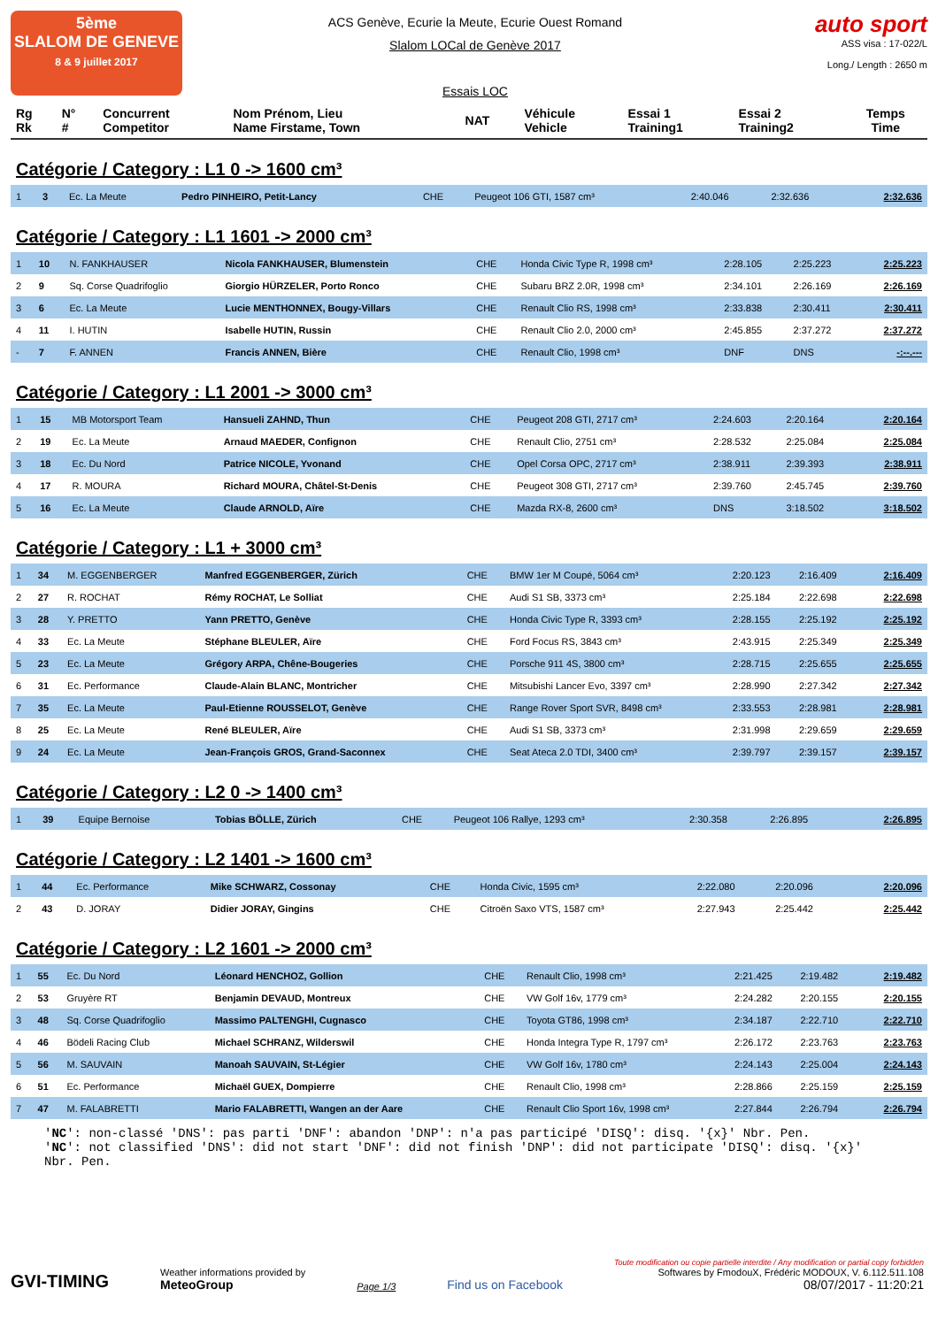5ème
SLALOM DE GENEVE
8 & 9 juillet 2017
ACS Genève, Ecurie la Meute, Ecurie Ouest Romand
Slalom LOCal de Genève 2017
Essais LOC
auto sport
ASS visa : 17-022/L
Long./ Length : 2650 m
| Rg Rk | N° # | Concurrent Competitor | Nom Prénom, Lieu Name Firstame, Town | NAT | Véhicule Vehicle | Essai 1 Training1 | Essai 2 Training2 | Temps Time |
| --- | --- | --- | --- | --- | --- | --- | --- | --- |
Catégorie / Category : L1 0 -> 1600 cm³
| 1 | 3 | Ec. La Meute | Pedro PINHEIRO, Petit-Lancy | CHE | Peugeot 106 GTI, 1587 cm³ | 2:40.046 | 2:32.636 | 2:32.636 |
Catégorie / Category : L1 1601 -> 2000 cm³
| 1 | 10 | N. FANKHAUSER | Nicola FANKHAUSER, Blumenstein | CHE | Honda Civic Type R, 1998 cm³ | 2:28.105 | 2:25.223 | 2:25.223 |
| 2 | 9 | Sq. Corse Quadrifoglio | Giorgio HÜRZELER, Porto Ronco | CHE | Subaru BRZ 2.0R, 1998 cm³ | 2:34.101 | 2:26.169 | 2:26.169 |
| 3 | 6 | Ec. La Meute | Lucie MENTHONNEX, Bougy-Villars | CHE | Renault Clio RS, 1998 cm³ | 2:33.838 | 2:30.411 | 2:30.411 |
| 4 | 11 | I. HUTIN | Isabelle HUTIN, Russin | CHE | Renault Clio 2.0, 2000 cm³ | 2:45.855 | 2:37.272 | 2:37.272 |
| - | 7 | F. ANNEN | Francis ANNEN, Bière | CHE | Renault Clio, 1998 cm³ | DNF | DNS | -:--.--- |
Catégorie / Category : L1 2001 -> 3000 cm³
| 1 | 15 | MB Motorsport Team | Hansueli ZAHND, Thun | CHE | Peugeot 208 GTI, 2717 cm³ | 2:24.603 | 2:20.164 | 2:20.164 |
| 2 | 19 | Ec. La Meute | Arnaud MAEDER, Confignon | CHE | Renault Clio, 2751 cm³ | 2:28.532 | 2:25.084 | 2:25.084 |
| 3 | 18 | Ec. Du Nord | Patrice NICOLE, Yvonand | CHE | Opel Corsa OPC, 2717 cm³ | 2:38.911 | 2:39.393 | 2:38.911 |
| 4 | 17 | R. MOURA | Richard MOURA, Châtel-St-Denis | CHE | Peugeot 308 GTI, 2717 cm³ | 2:39.760 | 2:45.745 | 2:39.760 |
| 5 | 16 | Ec. La Meute | Claude ARNOLD, Aïre | CHE | Mazda RX-8, 2600 cm³ | DNS | 3:18.502 | 3:18.502 |
Catégorie / Category : L1 + 3000 cm³
| 1 | 34 | M. EGGENBERGER | Manfred EGGENBERGER, Zürich | CHE | BMW 1er M Coupé, 5064 cm³ | 2:20.123 | 2:16.409 | 2:16.409 |
| 2 | 27 | R. ROCHAT | Rémy ROCHAT, Le Solliat | CHE | Audi S1 SB, 3373 cm³ | 2:25.184 | 2:22.698 | 2:22.698 |
| 3 | 28 | Y. PRETTO | Yann PRETTO, Genève | CHE | Honda Civic Type R, 3393 cm³ | 2:28.155 | 2:25.192 | 2:25.192 |
| 4 | 33 | Ec. La Meute | Stéphane BLEULER, Aïre | CHE | Ford Focus RS, 3843 cm³ | 2:43.915 | 2:25.349 | 2:25.349 |
| 5 | 23 | Ec. La Meute | Grégory ARPA, Chêne-Bougeries | CHE | Porsche 911 4S, 3800 cm³ | 2:28.715 | 2:25.655 | 2:25.655 |
| 6 | 31 | Ec. Performance | Claude-Alain BLANC, Montricher | CHE | Mitsubishi Lancer Evo, 3397 cm³ | 2:28.990 | 2:27.342 | 2:27.342 |
| 7 | 35 | Ec. La Meute | Paul-Etienne ROUSSELOT, Genève | CHE | Range Rover Sport SVR, 8498 cm³ | 2:33.553 | 2:28.981 | 2:28.981 |
| 8 | 25 | Ec. La Meute | René BLEULER, Aïre | CHE | Audi S1 SB, 3373 cm³ | 2:31.998 | 2:29.659 | 2:29.659 |
| 9 | 24 | Ec. La Meute | Jean-François GROS, Grand-Saconnex | CHE | Seat Ateca 2.0 TDI, 3400 cm³ | 2:39.797 | 2:39.157 | 2:39.157 |
Catégorie / Category : L2 0 -> 1400 cm³
| 1 | 39 | Equipe Bernoise | Tobias BÖLLE, Zürich | CHE | Peugeot 106 Rallye, 1293 cm³ | 2:30.358 | 2:26.895 | 2:26.895 |
Catégorie / Category : L2 1401 -> 1600 cm³
| 1 | 44 | Ec. Performance | Mike SCHWARZ, Cossonay | CHE | Honda Civic, 1595 cm³ | 2:22.080 | 2:20.096 | 2:20.096 |
| 2 | 43 | D. JORAY | Didier JORAY, Gingins | CHE | Citroën Saxo VTS, 1587 cm³ | 2:27.943 | 2:25.442 | 2:25.442 |
Catégorie / Category : L2 1601 -> 2000 cm³
| 1 | 55 | Ec. Du Nord | Léonard HENCHOZ, Gollion | CHE | Renault Clio, 1998 cm³ | 2:21.425 | 2:19.482 | 2:19.482 |
| 2 | 53 | Gruyère RT | Benjamin DEVAUD, Montreux | CHE | VW Golf 16v, 1779 cm³ | 2:24.282 | 2:20.155 | 2:20.155 |
| 3 | 48 | Sq. Corse Quadrifoglio | Massimo PALTENGHI, Cugnasco | CHE | Toyota GT86, 1998 cm³ | 2:34.187 | 2:22.710 | 2:22.710 |
| 4 | 46 | Bödeli Racing Club | Michael SCHRANZ, Wilderswil | CHE | Honda Integra Type R, 1797 cm³ | 2:26.172 | 2:23.763 | 2:23.763 |
| 5 | 56 | M. SAUVAIN | Manoah SAUVAIN, St-Légier | CHE | VW Golf 16v, 1780 cm³ | 2:24.143 | 2:25.004 | 2:24.143 |
| 6 | 51 | Ec. Performance | Michaël GUEX, Dompierre | CHE | Renault Clio, 1998 cm³ | 2:28.866 | 2:25.159 | 2:25.159 |
| 7 | 47 | M. FALABRETTI | Mario FALABRETTI, Wangen an der Aare | CHE | Renault Clio Sport 16v, 1998 cm³ | 2:27.844 | 2:26.794 | 2:26.794 |
'NC': non-classé 'DNS': pas parti 'DNF': abandon 'DNP': n'a pas participé 'DISQ': disq. '{x}' Nbr. Pen.
'NC': not classified 'DNS': did not start 'DNF': did not finish 'DNP': did not participate 'DISQ': disq. '{x}' Nbr. Pen.
GVI-TIMING
Weather informations provided by
MeteoGroup
Page 1/3
Find us on Facebook
Toute modification ou copie partielle interdite / Any modification or partial copy forbidden
Softwares by FmodouX, Frédéric MODOUX, V. 6.112.511.108
08/07/2017 - 11:20:21